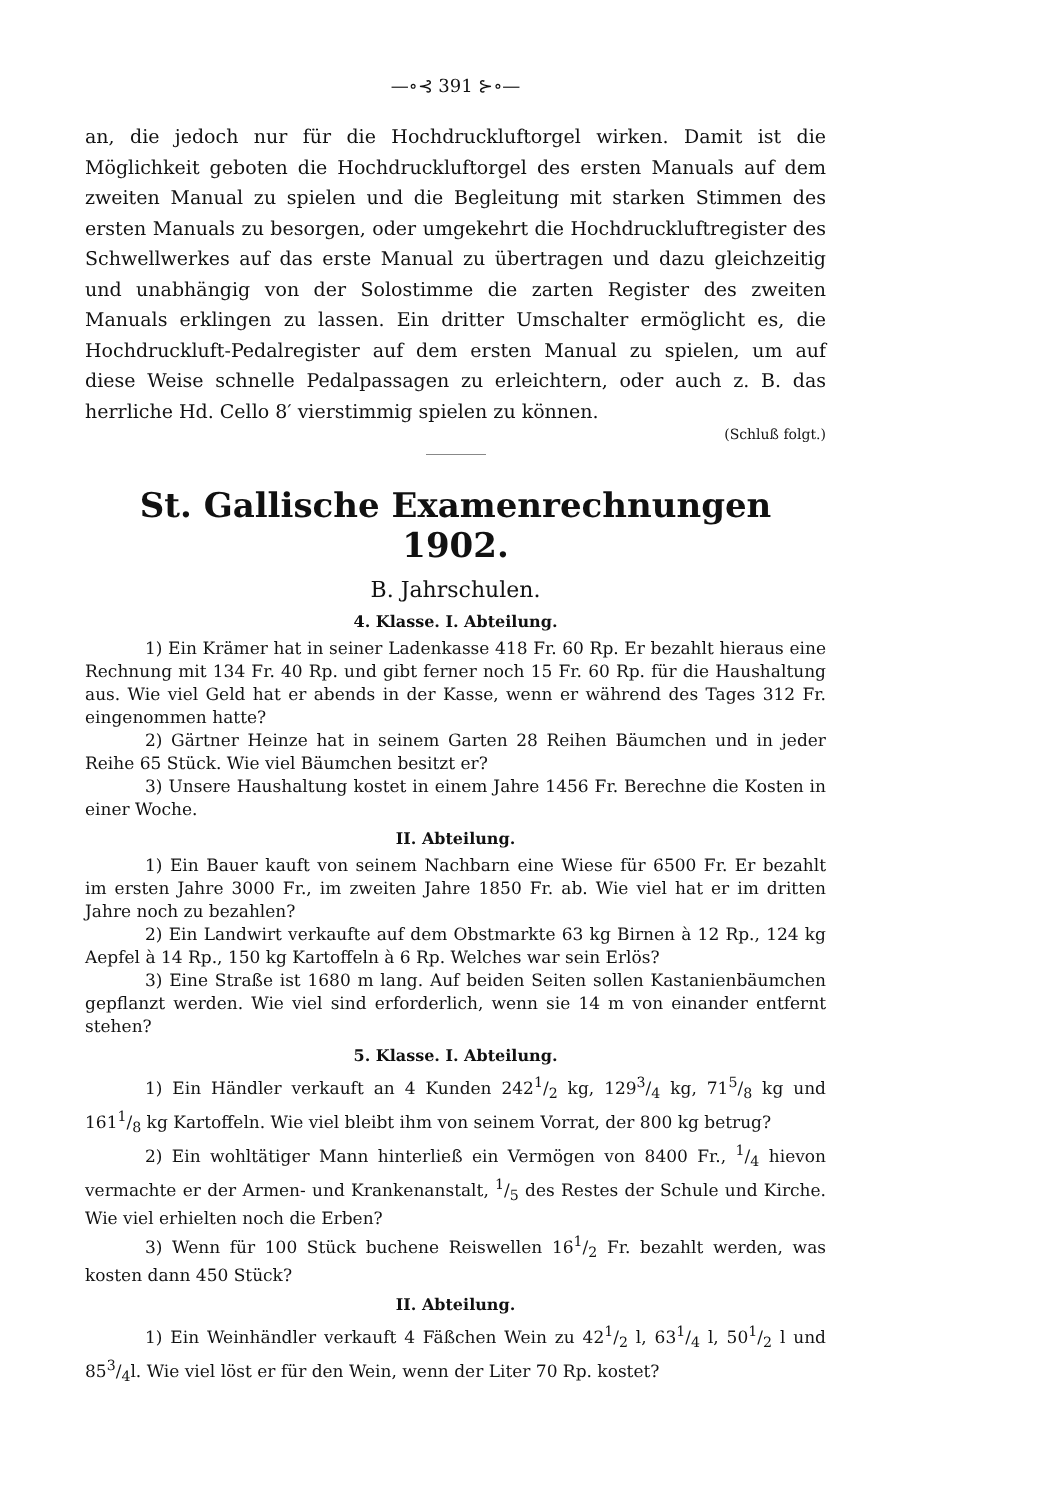—∘⊰ 391 ⊱∘—
an, die jedoch nur für die Hochdruckluftorgel wirken. Damit ist die Möglichkeit geboten die Hochdruckluftorgel des ersten Manuals auf dem zweiten Manual zu spielen und die Begleitung mit starken Stimmen des ersten Manuals zu besorgen, oder umgekehrt die Hochdruckluftregister des Schwellwerkes auf das erste Manual zu übertragen und dazu gleichzeitig und unabhängig von der Solostimme die zarten Register des zweiten Manuals erklingen zu lassen. Ein dritter Umschalter ermöglicht es, die Hochdruckluft-Pedalregister auf dem ersten Manual zu spielen, um auf diese Weise schnelle Pedalpassagen zu erleichtern, oder auch z. B. das herrliche Hd. Cello 8′ vierstimmig spielen zu können.
(Schluß folgt.)
St. Gallische Examenrechnungen 1902.
B. Jahrschulen.
4. Klasse. I. Abteilung.
1) Ein Krämer hat in seiner Ladenkasse 418 Fr. 60 Rp. Er bezahlt hieraus eine Rechnung mit 134 Fr. 40 Rp. und gibt ferner noch 15 Fr. 60 Rp. für die Haushaltung aus. Wie viel Geld hat er abends in der Kasse, wenn er während des Tages 312 Fr. eingenommen hatte?
2) Gärtner Heinze hat in seinem Garten 28 Reihen Bäumchen und in jeder Reihe 65 Stück. Wie viel Bäumchen besitzt er?
3) Unsere Haushaltung kostet in einem Jahre 1456 Fr. Berechne die Kosten in einer Woche.
II. Abteilung.
1) Ein Bauer kauft von seinem Nachbarn eine Wiese für 6500 Fr. Er bezahlt im ersten Jahre 3000 Fr., im zweiten Jahre 1850 Fr. ab. Wie viel hat er im dritten Jahre noch zu bezahlen?
2) Ein Landwirt verkaufte auf dem Obstmarkte 63 kg Birnen à 12 Rp., 124 kg Aepfel à 14 Rp., 150 kg Kartoffeln à 6 Rp. Welches war sein Erlös?
3) Eine Straße ist 1680 m lang. Auf beiden Seiten sollen Kastanienbäumchen gepflanzt werden. Wie viel sind erforderlich, wenn sie 14 m von einander entfernt stehen?
5. Klasse. I. Abteilung.
1) Ein Händler verkauft an 4 Kunden 2421/2 kg, 1293/4 kg, 715/8 kg und 1611/8 kg Kartoffeln. Wie viel bleibt ihm von seinem Vorrat, der 800 kg betrug?
2) Ein wohltätiger Mann hinterließ ein Vermögen von 8400 Fr., 1/4 hievon vermachte er der Armen- und Krankenanstalt, 1/5 des Restes der Schule und Kirche. Wie viel erhielten noch die Erben?
3) Wenn für 100 Stück buchene Reiswellen 161/2 Fr. bezahlt werden, was kosten dann 450 Stück?
II. Abteilung.
1) Ein Weinhändler verkauft 4 Fäßchen Wein zu 421/2 l, 631/4 l, 501/2 l und 853/4l. Wie viel löst er für den Wein, wenn der Liter 70 Rp. kostet?